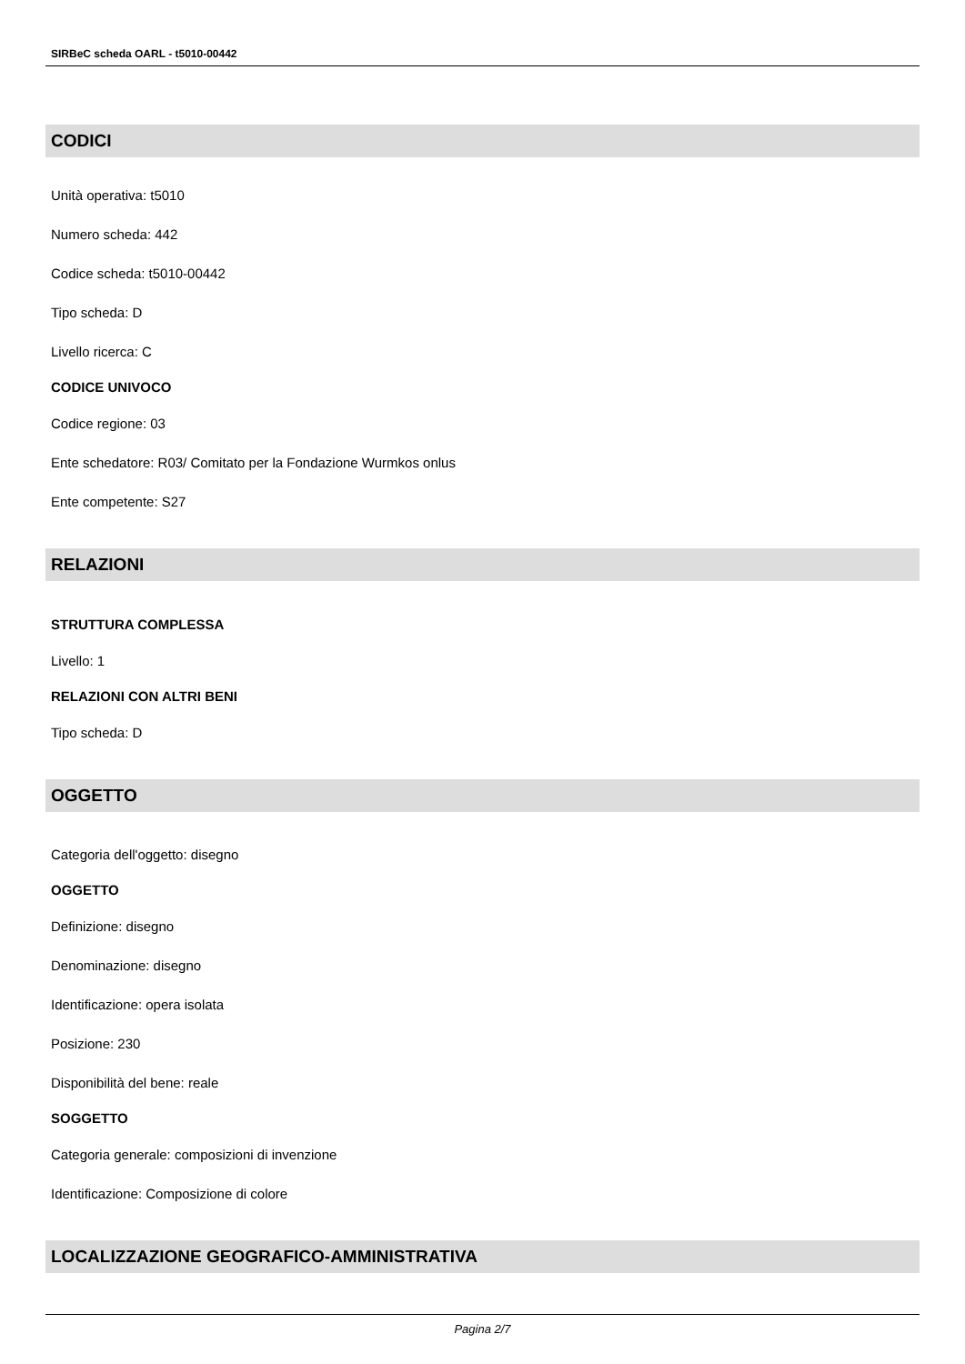SIRBeC scheda OARL - t5010-00442
CODICI
Unità operativa: t5010
Numero scheda: 442
Codice scheda: t5010-00442
Tipo scheda: D
Livello ricerca: C
CODICE UNIVOCO
Codice regione: 03
Ente schedatore: R03/ Comitato per la Fondazione Wurmkos onlus
Ente competente: S27
RELAZIONI
STRUTTURA COMPLESSA
Livello: 1
RELAZIONI CON ALTRI BENI
Tipo scheda: D
OGGETTO
Categoria dell'oggetto: disegno
OGGETTO
Definizione: disegno
Denominazione: disegno
Identificazione: opera isolata
Posizione: 230
Disponibilità del bene: reale
SOGGETTO
Categoria generale: composizioni di invenzione
Identificazione: Composizione di colore
LOCALIZZAZIONE GEOGRAFICO-AMMINISTRATIVA
Pagina 2/7